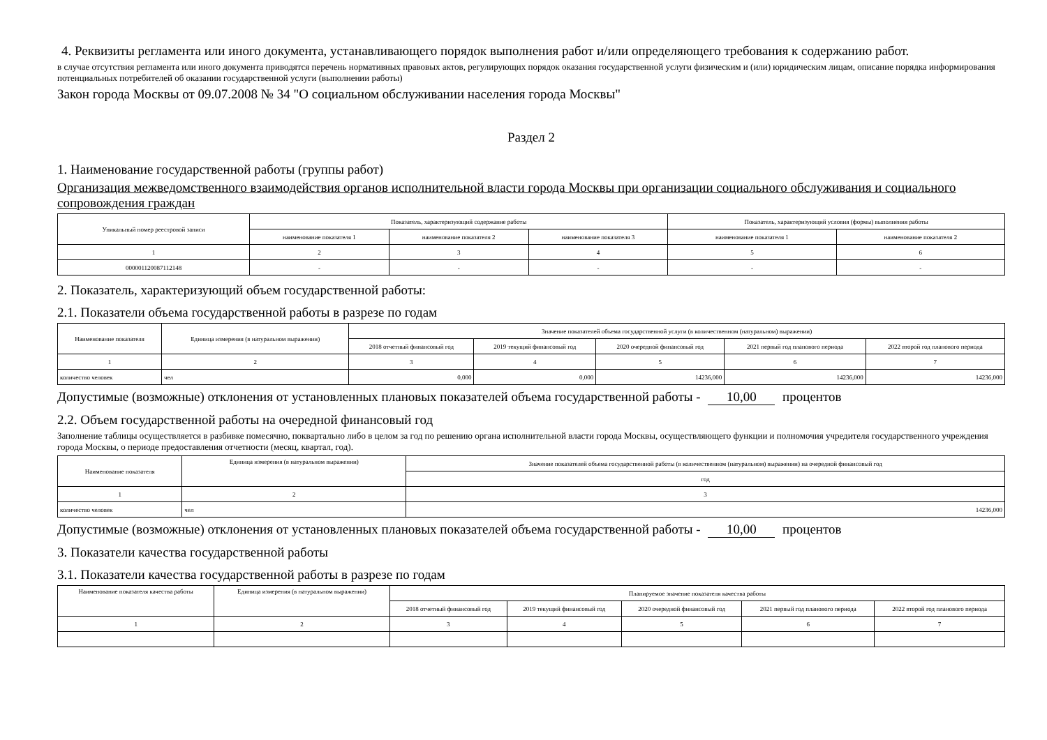4. Реквизиты регламента или иного документа, устанавливающего порядок выполнения работ и/или определяющего требования к содержанию работ.
в случае отсутствия регламента или иного документа приводятся перечень нормативных правовых актов, регулирующих порядок оказания государственной услуги физическим и (или) юридическим лицам, описание порядка информирования потенциальных потребителей об оказании государственной услуги (выполнении работы)
Закон города Москвы от 09.07.2008 № 34 "О социальном обслуживании населения города Москвы"
Раздел 2
1. Наименование государственной работы (группы работ)
Организация межведомственного взаимодействия органов исполнительной власти города Москвы при организации социального обслуживания и социального сопровождения граждан
| Уникальный номер реестровой записи | Показатель, характеризующий содержание работы | | | Показатель, характеризующий условия (формы) выполнения работы | |
| | наименование показателя 1 | наименование показателя 2 | наименование показателя 3 | наименование показателя 1 | наименование показателя 2 |
| 1 | 2 | 3 | 4 | 5 | 6 |
| 000001120087112148 | - | - | - | - | - |
2. Показатель, характеризующий объем государственной работы:
2.1. Показатели объема государственной работы в разрезе по годам
| Наименование показателя | Единица измерения (в натуральном выражении) | Значение показателей объема государственной услуги (в количественном (натуральном) выражении) | | | | |
| | | 2018 отчетный финансовый год | 2019 текущий финансовый год | 2020 очередной финансовый год | 2021 первый год планового периода | 2022 второй год планового периода |
| 1 | 2 | 3 | 4 | 5 | 6 | 7 |
| количество человек | чел | 0,000 | 0,000 | 14236,000 | 14236,000 | 14236,000 |
Допустимые (возможные) отклонения от установленных плановых показателей объема государственной работы - 10,00 процентов
2.2. Объем государственной работы на очередной финансовый год
Заполнение таблицы осуществляется в разбивке помесячно, поквартально либо в целом за год по решению органа исполнительной власти города Москвы, осуществляющего функции и полномочия учредителя государственного учреждения города Москвы, о периоде предоставления отчетности (месяц, квартал, год).
| Наименование показателя | Единица измерения (в натуральном выражении) | Значение показателей объема государственной работы (в количественном (натуральном) выражении) на очередной финансовый год |
| | | год |
| 1 | 2 | 3 |
| количество человек | чел | 14236,000 |
Допустимые (возможные) отклонения от установленных плановых показателей объема государственной работы - 10,00 процентов
3. Показатели качества государственной работы
3.1. Показатели качества государственной работы в разрезе по годам
| Наименование показателя качества работы | Единица измерения (в натуральном выражении) | Планируемое значение показателя качества работы | | | | |
| | | 2018 отчетный финансовый год | 2019 текущий финансовый год | 2020 очередной финансовый год | 2021 первый год планового периода | 2022 второй год планового периода |
| 1 | 2 | 3 | 4 | 5 | 6 | 7 |